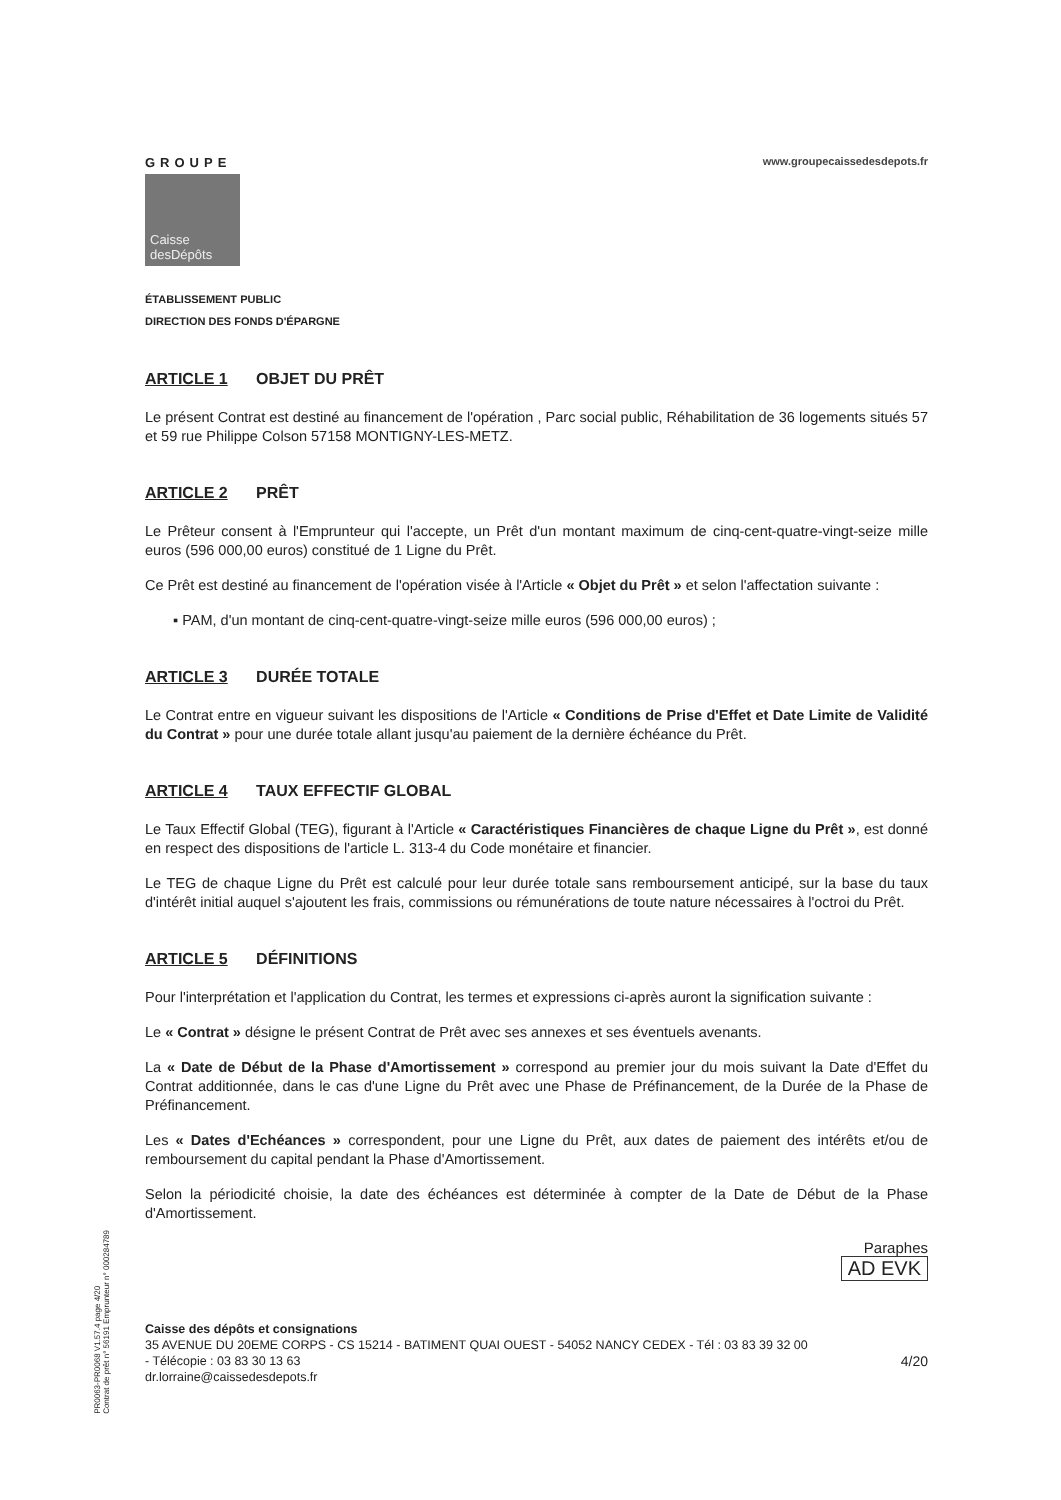GROUPE
Caisse
desDépôts
www.groupecaissedesdepots.fr
ÉTABLISSEMENT PUBLIC
DIRECTION DES FONDS D'ÉPARGNE
ARTICLE 1 OBJET DU PRÊT
Le présent Contrat est destiné au financement de l'opération , Parc social public, Réhabilitation de 36 logements situés 57 et 59 rue Philippe Colson 57158 MONTIGNY-LES-METZ.
ARTICLE 2 PRÊT
Le Prêteur consent à l'Emprunteur qui l'accepte, un Prêt d'un montant maximum de cinq-cent-quatre-vingt-seize mille euros (596 000,00 euros) constitué de 1 Ligne du Prêt.
Ce Prêt est destiné au financement de l'opération visée à l'Article « Objet du Prêt » et selon l'affectation suivante :
▪ PAM, d'un montant de cinq-cent-quatre-vingt-seize mille euros (596 000,00 euros) ;
ARTICLE 3 DURÉE TOTALE
Le Contrat entre en vigueur suivant les dispositions de l'Article « Conditions de Prise d'Effet et Date Limite de Validité du Contrat » pour une durée totale allant jusqu'au paiement de la dernière échéance du Prêt.
ARTICLE 4 TAUX EFFECTIF GLOBAL
Le Taux Effectif Global (TEG), figurant à l'Article « Caractéristiques Financières de chaque Ligne du Prêt », est donné en respect des dispositions de l'article L. 313-4 du Code monétaire et financier.
Le TEG de chaque Ligne du Prêt est calculé pour leur durée totale sans remboursement anticipé, sur la base du taux d'intérêt initial auquel s'ajoutent les frais, commissions ou rémunérations de toute nature nécessaires à l'octroi du Prêt.
ARTICLE 5 DÉFINITIONS
Pour l'interprétation et l'application du Contrat, les termes et expressions ci-après auront la signification suivante :
Le « Contrat » désigne le présent Contrat de Prêt avec ses annexes et ses éventuels avenants.
La « Date de Début de la Phase d'Amortissement » correspond au premier jour du mois suivant la Date d'Effet du Contrat additionnée, dans le cas d'une Ligne du Prêt avec une Phase de Préfinancement, de la Durée de la Phase de Préfinancement.
Les « Dates d'Echéances » correspondent, pour une Ligne du Prêt, aux dates de paiement des intérêts et/ou de remboursement du capital pendant la Phase d'Amortissement.
Selon la périodicité choisie, la date des échéances est déterminée à compter de la Date de Début de la Phase d'Amortissement.
Paraphes
AD EVK
Caisse des dépôts et consignations
35 AVENUE DU 20EME CORPS - CS 15214 - BATIMENT QUAI OUEST - 54052 NANCY CEDEX - Tél : 03 83 39 32 00
- Télécopie : 03 83 30 13 63 4/20
dr.lorraine@caissedesdepots.fr
PR0063-PR0068 V1.57.4 page 4/20
Contrat de prêt n° 56191 Emprunteur n° 000284789